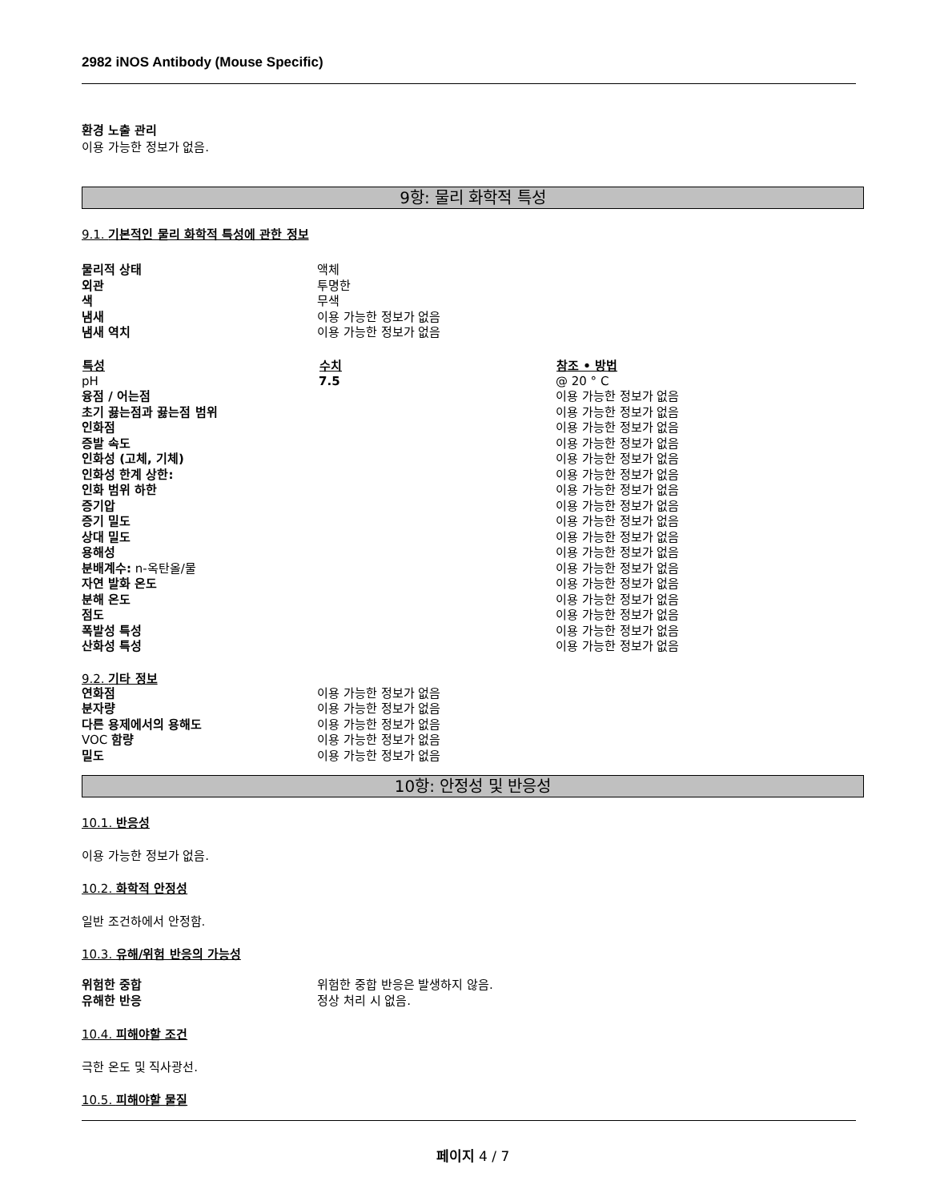2982 iNOS Antibody (Mouse Specific)
환경 노출 관리
이용 가능한 정보가 없음.
9항: 물리 화학적 특성
9.1. 기본적인 물리 화학적 특성에 관한 정보
| 물리적 상태 | 액체 |
| 외관 | 투명한 |
| 색 | 무색 |
| 냄새 | 이용 가능한 정보가 없음 |
| 냄새 역치 | 이용 가능한 정보가 없음 |
| 특성 | 수치 | 참조 • 방법 |
| --- | --- | --- |
| pH | 7.5 | @ 20 ° C |
| 융점 / 어는점 | | 이용 가능한 정보가 없음 |
| 초기 끓는점과 끓는점 범위 | | 이용 가능한 정보가 없음 |
| 인화점 | | 이용 가능한 정보가 없음 |
| 증발 속도 | | 이용 가능한 정보가 없음 |
| 인화성 (고체, 기체) | | 이용 가능한 정보가 없음 |
| 인화성 한계 상한: | | 이용 가능한 정보가 없음 |
| 인화 범위 하한 | | 이용 가능한 정보가 없음 |
| 증기압 | | 이용 가능한 정보가 없음 |
| 증기 밀도 | | 이용 가능한 정보가 없음 |
| 상대 밀도 | | 이용 가능한 정보가 없음 |
| 용해성 | | 이용 가능한 정보가 없음 |
| 분배계수: n-옥탄올/물 | | 이용 가능한 정보가 없음 |
| 자연 발화 온도 | | 이용 가능한 정보가 없음 |
| 분해 온도 | | 이용 가능한 정보가 없음 |
| 점도 | | 이용 가능한 정보가 없음 |
| 폭발성 특성 | | 이용 가능한 정보가 없음 |
| 산화성 특성 | | 이용 가능한 정보가 없음 |
9.2. 기타 정보
| 연화점 | 이용 가능한 정보가 없음 |
| 분자량 | 이용 가능한 정보가 없음 |
| 다른 용제에서의 용해도 | 이용 가능한 정보가 없음 |
| VOC 함량 | 이용 가능한 정보가 없음 |
| 밀도 | 이용 가능한 정보가 없음 |
10항: 안정성 및 반응성
10.1. 반응성
이용 가능한 정보가 없음.
10.2. 화학적 안정성
일반 조건하에서 안정함.
10.3. 유해/위험 반응의 가능성
| 위험한 중합 | 위험한 중합 반응은 발생하지 않음. |
| 유해한 반응 | 정상 처리 시 없음. |
10.4. 피해야할 조건
극한 온도 및 직사광선.
10.5. 피해야할 물질
페이지 4 / 7